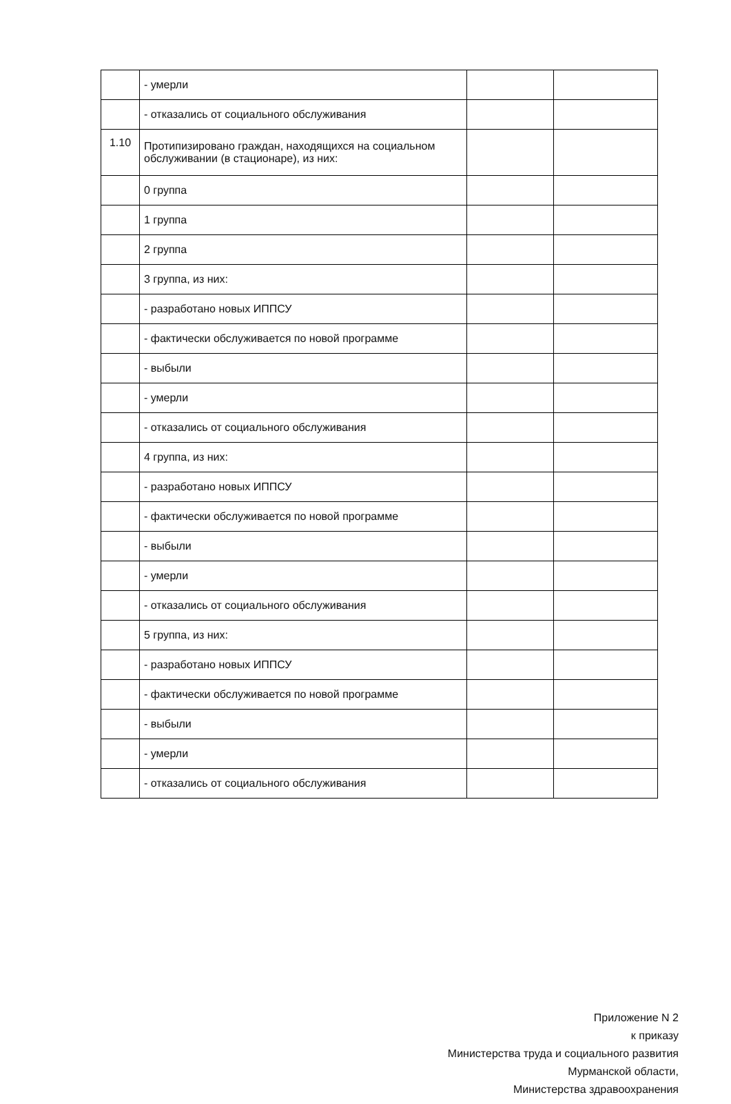| | - умерли | | |
| | - отказались от социального обслуживания | | |
| 1.10 | Протипизировано граждан, находящихся на социальном обслуживании (в стационаре), из них: | | |
| | 0 группа | | |
| | 1 группа | | |
| | 2 группа | | |
| | 3 группа, из них: | | |
| | - разработано новых ИППСУ | | |
| | - фактически обслуживается по новой программе | | |
| | - выбыли | | |
| | - умерли | | |
| | - отказались от социального обслуживания | | |
| | 4 группа, из них: | | |
| | - разработано новых ИППСУ | | |
| | - фактически обслуживается по новой программе | | |
| | - выбыли | | |
| | - умерли | | |
| | - отказались от социального обслуживания | | |
| | 5 группа, из них: | | |
| | - разработано новых ИППСУ | | |
| | - фактически обслуживается по новой программе | | |
| | - выбыли | | |
| | - умерли | | |
| | - отказались от социального обслуживания | | |
Приложение N 2
к приказу
Министерства труда и социального развития
Мурманской области,
Министерства здравоохранения